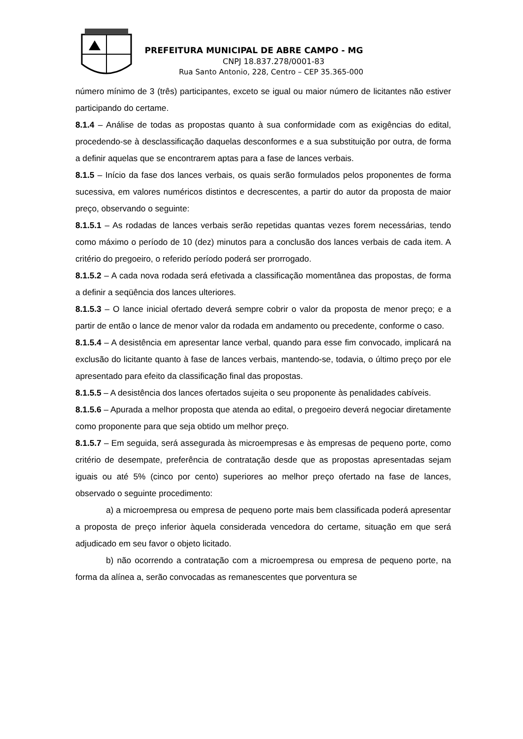PREFEITURA MUNICIPAL DE ABRE CAMPO - MG
CNPJ 18.837.278/0001-83
Rua Santo Antonio, 228, Centro – CEP 35.365-000
número mínimo de 3 (três) participantes, exceto se igual ou maior número de licitantes não estiver participando do certame.
8.1.4 – Análise de todas as propostas quanto à sua conformidade com as exigências do edital, procedendo-se à desclassificação daquelas desconformes e a sua substituição por outra, de forma a definir aquelas que se encontrarem aptas para a fase de lances verbais.
8.1.5 – Início da fase dos lances verbais, os quais serão formulados pelos proponentes de forma sucessiva, em valores numéricos distintos e decrescentes, a partir do autor da proposta de maior preço, observando o seguinte:
8.1.5.1 – As rodadas de lances verbais serão repetidas quantas vezes forem necessárias, tendo como máximo o período de 10 (dez) minutos para a conclusão dos lances verbais de cada item. A critério do pregoeiro, o referido período poderá ser prorrogado.
8.1.5.2 – A cada nova rodada será efetivada a classificação momentânea das propostas, de forma a definir a seqüência dos lances ulteriores.
8.1.5.3 – O lance inicial ofertado deverá sempre cobrir o valor da proposta de menor preço; e a partir de então o lance de menor valor da rodada em andamento ou precedente, conforme o caso.
8.1.5.4 – A desistência em apresentar lance verbal, quando para esse fim convocado, implicará na exclusão do licitante quanto à fase de lances verbais, mantendo-se, todavia, o último preço por ele apresentado para efeito da classificação final das propostas.
8.1.5.5 – A desistência dos lances ofertados sujeita o seu proponente às penalidades cabíveis.
8.1.5.6 – Apurada a melhor proposta que atenda ao edital, o pregoeiro deverá negociar diretamente como proponente para que seja obtido um melhor preço.
8.1.5.7 – Em seguida, será assegurada às microempresas e às empresas de pequeno porte, como critério de desempate, preferência de contratação desde que as propostas apresentadas sejam iguais ou até 5% (cinco por cento) superiores ao melhor preço ofertado na fase de lances, observado o seguinte procedimento:
a) a microempresa ou empresa de pequeno porte mais bem classificada poderá apresentar a proposta de preço inferior àquela considerada vencedora do certame, situação em que será adjudicado em seu favor o objeto licitado.
b) não ocorrendo a contratação com a microempresa ou empresa de pequeno porte, na forma da alínea a, serão convocadas as remanescentes que porventura se